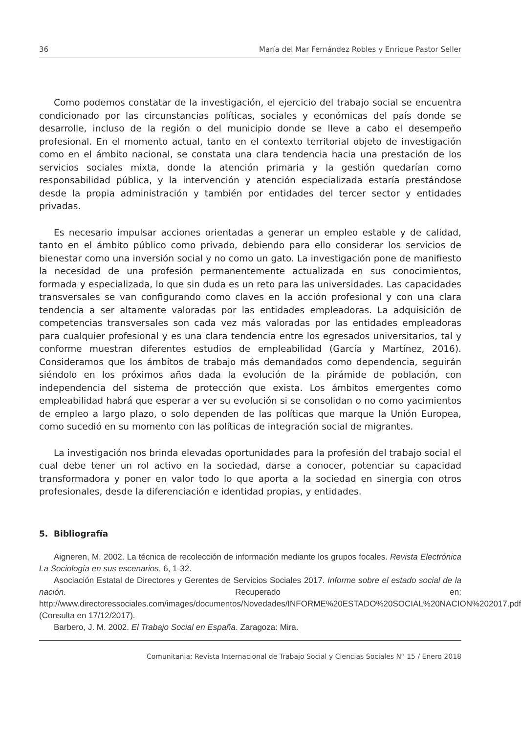36 María del Mar Fernández Robles y Enrique Pastor Seller
Como podemos constatar de la investigación, el ejercicio del trabajo social se encuentra condicionado por las circunstancias políticas, sociales y económicas del país donde se desarrolle, incluso de la región o del municipio donde se lleve a cabo el desempeño profesional. En el momento actual, tanto en el contexto territorial objeto de investigación como en el ámbito nacional, se constata una clara tendencia hacia una prestación de los servicios sociales mixta, donde la atención primaria y la gestión quedarían como responsabilidad pública, y la intervención y atención especializada estaría prestándose desde la propia administración y también por entidades del tercer sector y entidades privadas.
Es necesario impulsar acciones orientadas a generar un empleo estable y de calidad, tanto en el ámbito público como privado, debiendo para ello considerar los servicios de bienestar como una inversión social y no como un gato. La investigación pone de manifiesto la necesidad de una profesión permanentemente actualizada en sus conocimientos, formada y especializada, lo que sin duda es un reto para las universidades. Las capacidades transversales se van configurando como claves en la acción profesional y con una clara tendencia a ser altamente valoradas por las entidades empleadoras. La adquisición de competencias transversales son cada vez más valoradas por las entidades empleadoras para cualquier profesional y es una clara tendencia entre los egresados universitarios, tal y conforme muestran diferentes estudios de empleabilidad (García y Martínez, 2016). Consideramos que los ámbitos de trabajo más demandados como dependencia, seguirán siéndolo en los próximos años dada la evolución de la pirámide de población, con independencia del sistema de protección que exista. Los ámbitos emergentes como empleabilidad habrá que esperar a ver su evolución si se consolidan o no como yacimientos de empleo a largo plazo, o solo dependen de las políticas que marque la Unión Europea, como sucedió en su momento con las políticas de integración social de migrantes.
La investigación nos brinda elevadas oportunidades para la profesión del trabajo social el cual debe tener un rol activo en la sociedad, darse a conocer, potenciar su capacidad transformadora y poner en valor todo lo que aporta a la sociedad en sinergia con otros profesionales, desde la diferenciación e identidad propias, y entidades.
5. Bibliografía
Aigneren, M. 2002. La técnica de recolección de información mediante los grupos focales. Revista Electrónica La Sociología en sus escenarios, 6, 1-32.
Asociación Estatal de Directores y Gerentes de Servicios Sociales 2017. Informe sobre el estado social de la nación. Recuperado en: http://www.directoressociales.com/images/documentos/Novedades/INFORME%20ESTADO%20SOCIAL%20NACION%202017.pdf (Consulta en 17/12/2017).
Barbero, J. M. 2002. El Trabajo Social en España. Zaragoza: Mira.
Comunitania: Revista Internacional de Trabajo Social y Ciencias Sociales Nº 15 / Enero 2018